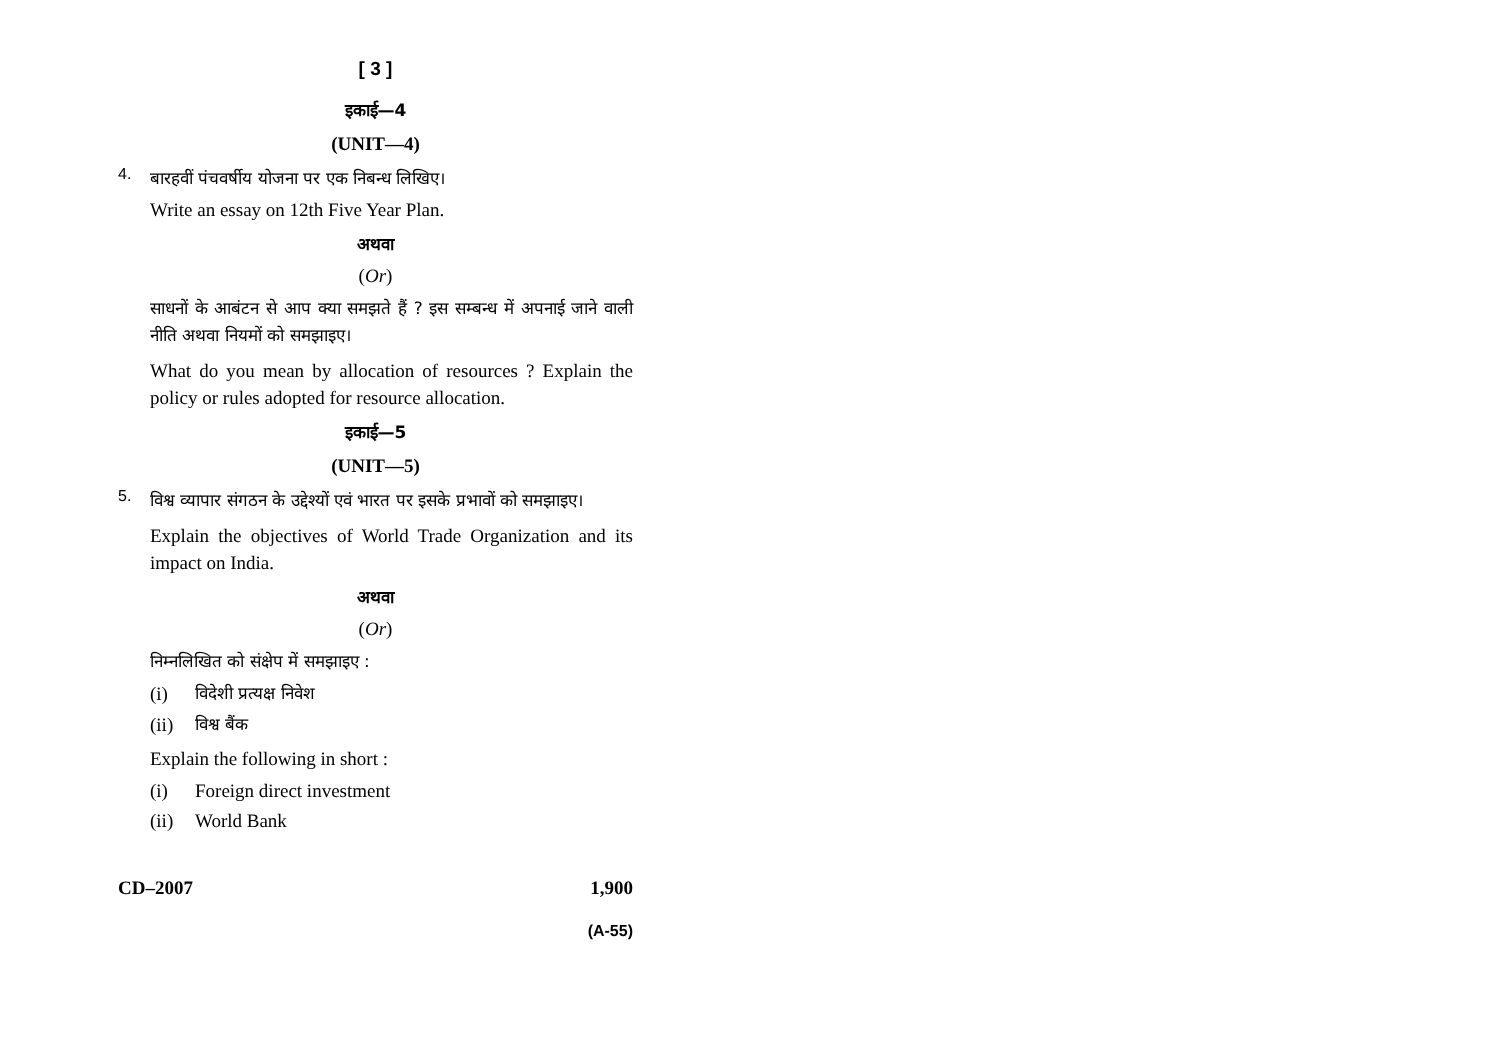[ 3 ]
इकाई—4
(UNIT—4)
4.
बारहवीं पंचवर्षीय योजना पर एक निबन्ध लिखिए।
Write an essay on 12th Five Year Plan.
अथवा
(Or)
साधनों के आबंटन से आप क्या समझते हैं ? इस सम्बन्ध में अपनाई जाने वाली नीति अथवा नियमों को समझाइए।
What do you mean by allocation of resources ? Explain the policy or rules adopted for resource allocation.
इकाई—5
(UNIT—5)
5.
विश्व व्यापार संगठन के उद्देश्यों एवं भारत पर इसके प्रभावों को समझाइए।
Explain the objectives of World Trade Organization and its impact on India.
अथवा
(Or)
निम्नलिखित को संक्षेप में समझाइए :
(i) विदेशी प्रत्यक्ष निवेश
(ii) विश्व बैंक
Explain the following in short :
(i) Foreign direct investment
(ii) World Bank
CD–2007 1,900
(A-55)